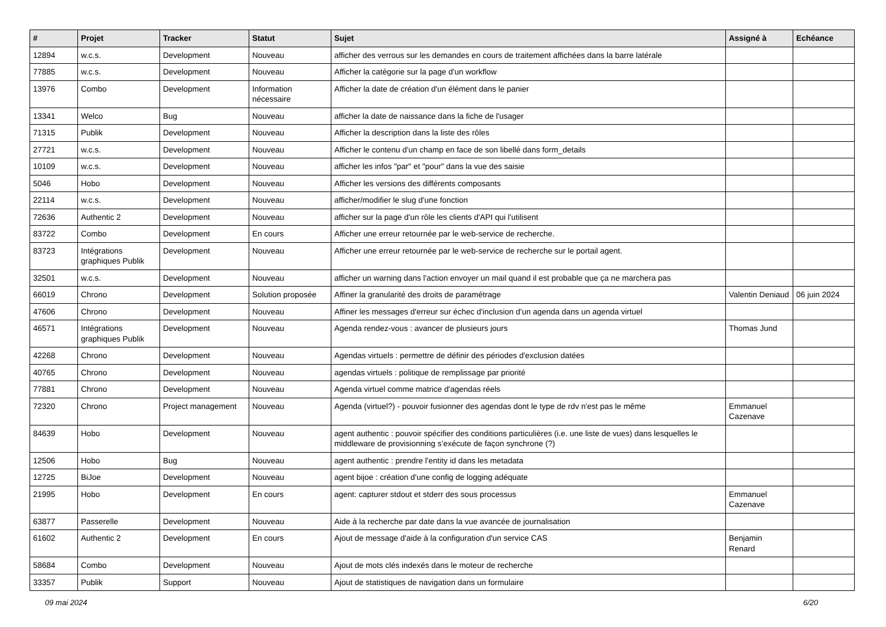| # | Projet | Tracker | Statut | Sujet | Assigné à | Echéance |
| --- | --- | --- | --- | --- | --- | --- |
| 12894 | w.c.s. | Development | Nouveau | afficher des verrous sur les demandes en cours de traitement affichées dans la barre latérale | | |
| 77885 | w.c.s. | Development | Nouveau | Afficher la catégorie sur la page d'un workflow | | |
| 13976 | Combo | Development | Information nécessaire | Afficher la date de création d'un élément dans le panier | | |
| 13341 | Welco | Bug | Nouveau | afficher la date de naissance dans la fiche de l'usager | | |
| 71315 | Publik | Development | Nouveau | Afficher la description dans la liste des rôles | | |
| 27721 | w.c.s. | Development | Nouveau | Afficher le contenu d'un champ en face de son libellé dans form_details | | |
| 10109 | w.c.s. | Development | Nouveau | afficher les infos "par" et "pour" dans la vue des saisie | | |
| 5046 | Hobo | Development | Nouveau | Afficher les versions des différents composants | | |
| 22114 | w.c.s. | Development | Nouveau | afficher/modifier le slug d'une fonction | | |
| 72636 | Authentic 2 | Development | Nouveau | afficher sur la page d'un rôle les clients d'API qui l'utilisent | | |
| 83722 | Combo | Development | En cours | Afficher une erreur retournée par le web-service de recherche. | | |
| 83723 | Intégrations graphiques Publik | Development | Nouveau | Afficher une erreur retournée par le web-service de recherche sur le portail agent. | | |
| 32501 | w.c.s. | Development | Nouveau | afficher un warning dans l'action envoyer un mail quand il est probable que ça ne marchera pas | | |
| 66019 | Chrono | Development | Solution proposée | Affiner la granularité des droits de paramétrage | Valentin Deniaud | 06 juin 2024 |
| 47606 | Chrono | Development | Nouveau | Affiner les messages d'erreur sur échec d'inclusion d'un agenda dans un agenda virtuel | | |
| 46571 | Intégrations graphiques Publik | Development | Nouveau | Agenda rendez-vous : avancer de plusieurs jours | Thomas Jund | |
| 42268 | Chrono | Development | Nouveau | Agendas virtuels : permettre de définir des périodes d'exclusion datées | | |
| 40765 | Chrono | Development | Nouveau | agendas virtuels : politique de remplissage par priorité | | |
| 77881 | Chrono | Development | Nouveau | Agenda virtuel comme matrice d'agendas réels | | |
| 72320 | Chrono | Project management | Nouveau | Agenda (virtuel?) - pouvoir fusionner des agendas dont le type de rdv n'est pas le même | Emmanuel Cazenave | |
| 84639 | Hobo | Development | Nouveau | agent authentic : pouvoir spécifier des conditions particulières (i.e. une liste de vues) dans lesquelles le middleware de provisionning s’exécute de façon synchrone (?) | | |
| 12506 | Hobo | Bug | Nouveau | agent authentic : prendre l'entity id dans les metadata | | |
| 12725 | BiJoe | Development | Nouveau | agent bijoe : création d'une config de logging adéquate | | |
| 21995 | Hobo | Development | En cours | agent: capturer stdout et stderr des sous processus | Emmanuel Cazenave | |
| 63877 | Passerelle | Development | Nouveau | Aide à la recherche par date dans la vue avancée de journalisation | | |
| 61602 | Authentic 2 | Development | En cours | Ajout de message d'aide à la configuration d'un service CAS | Benjamin Renard | |
| 58684 | Combo | Development | Nouveau | Ajout de mots clés indexés dans le moteur de recherche | | |
| 33357 | Publik | Support | Nouveau | Ajout de statistiques de navigation dans un formulaire | | |
09 mai 2024 6/20